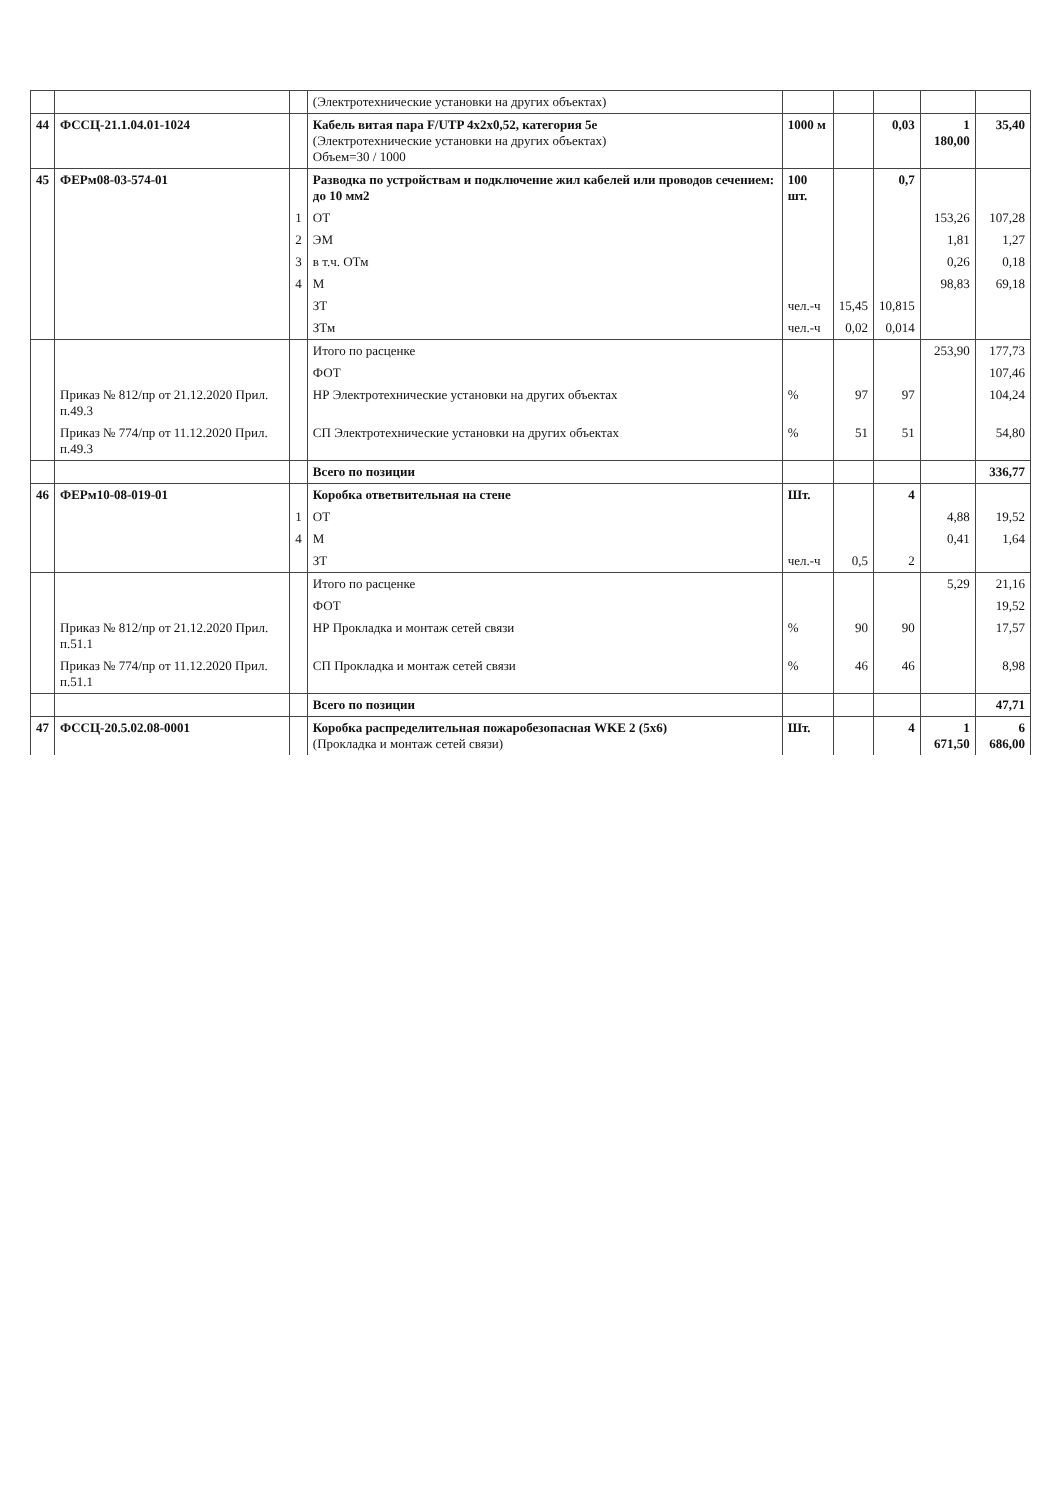| | | | (Электротехнические установки на других объектах) | | | | | |
| 44 | ФССЦ-21.1.04.01-1024 | | Кабель витая пара F/UTP 4x2x0,52, категория 5е (Электротехнические установки на других объектах) Объем=30 / 1000 | 1000 м | | 0,03 | 1 180,00 | 35,40 |
| 45 | ФЕРм08-03-574-01 | | Разводка по устройствам и подключение жил кабелей или проводов сечением: до 10 мм2 | 100 шт. | | 0,7 | | |
| | | 1 | ОТ | | | | 153,26 | 107,28 |
| | | 2 | ЭМ | | | | 1,81 | 1,27 |
| | | 3 | в т.ч. ОТм | | | | 0,26 | 0,18 |
| | | 4 | М | | | | 98,83 | 69,18 |
| | | | ЗТ | чел.-ч | 15,45 | 10,815 | | |
| | | | ЗТм | чел.-ч | 0,02 | 0,014 | | |
| | | | Итого по расценке | | | | 253,90 | 177,73 |
| | | | ФОТ | | | | | 107,46 |
| | Приказ № 812/пр от 21.12.2020 Прил. п.49.3 | | НР Электротехнические установки на других объектах | % | 97 | 97 | | 104,24 |
| | Приказ № 774/пр от 11.12.2020 Прил. п.49.3 | | СП Электротехнические установки на других объектах | % | 51 | 51 | | 54,80 |
| | | | Всего по позиции | | | | | 336,77 |
| 46 | ФЕРм10-08-019-01 | | Коробка ответвительная на стене | Шт. | | 4 | | |
| | | 1 | ОТ | | | | 4,88 | 19,52 |
| | | 4 | М | | | | 0,41 | 1,64 |
| | | | ЗТ | чел.-ч | 0,5 | 2 | | |
| | | | Итого по расценке | | | | 5,29 | 21,16 |
| | | | ФОТ | | | | | 19,52 |
| | Приказ № 812/пр от 21.12.2020 Прил. п.51.1 | | НР Прокладка и монтаж сетей связи | % | 90 | 90 | | 17,57 |
| | Приказ № 774/пр от 11.12.2020 Прил. п.51.1 | | СП Прокладка и монтаж сетей связи | % | 46 | 46 | | 8,98 |
| | | | Всего по позиции | | | | | 47,71 |
| 47 | ФССЦ-20.5.02.08-0001 | | Коробка распределительная пожаробезопасная WKE 2 (5x6) (Прокладка и монтаж сетей связи) | Шт. | | 4 | 1 671,50 | 6 686,00 |